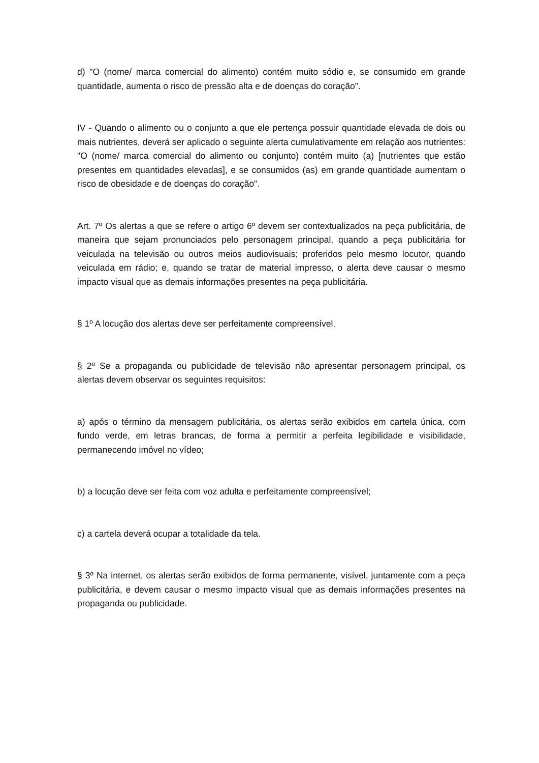d) "O (nome/ marca comercial do alimento) contém muito sódio e, se consumido em grande quantidade, aumenta o risco de pressão alta e de doenças do coração".
IV - Quando o alimento ou o conjunto a que ele pertença possuir quantidade elevada de dois ou mais nutrientes, deverá ser aplicado o seguinte alerta cumulativamente em relação aos nutrientes: "O (nome/ marca comercial do alimento ou conjunto) contém muito (a) [nutrientes que estão presentes em quantidades elevadas], e se consumidos (as) em grande quantidade aumentam o risco de obesidade e de doenças do coração".
Art. 7º Os alertas a que se refere o artigo 6º devem ser contextualizados na peça publicitária, de maneira que sejam pronunciados pelo personagem principal, quando a peça publicitária for veiculada na televisão ou outros meios audiovisuais; proferidos pelo mesmo locutor, quando veiculada em rádio; e, quando se tratar de material impresso, o alerta deve causar o mesmo impacto visual que as demais informações presentes na peça publicitária.
§ 1º A locução dos alertas deve ser perfeitamente compreensível.
§ 2º Se a propaganda ou publicidade de televisão não apresentar personagem principal, os alertas devem observar os seguintes requisitos:
a) após o término da mensagem publicitária, os alertas serão exibidos em cartela única, com fundo verde, em letras brancas, de forma a permitir a perfeita legibilidade e visibilidade, permanecendo imóvel no vídeo;
b) a locução deve ser feita com voz adulta e perfeitamente compreensível;
c) a cartela deverá ocupar a totalidade da tela.
§ 3º Na internet, os alertas serão exibidos de forma permanente, visível, juntamente com a peça publicitária, e devem causar o mesmo impacto visual que as demais informações presentes na propaganda ou publicidade.